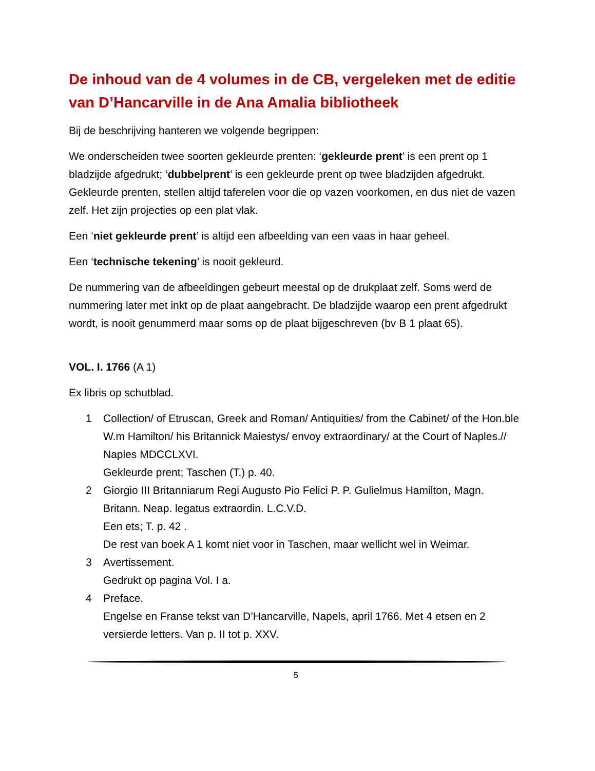De inhoud van de 4 volumes in de CB, vergeleken met de editie van D’Hancarville in de Ana Amalia bibliotheek
Bij de beschrijving hanteren we volgende begrippen:
We onderscheiden twee soorten gekleurde prenten: ‘gekleurde prent’ is een prent op 1 bladzijde afgedrukt; ‘dubbelprent’ is een gekleurde prent op twee bladzijden afgedrukt. Gekleurde prenten, stellen altijd taferelen voor die op vazen voorkomen, en dus niet de vazen zelf. Het zijn projecties op een plat vlak.
Een ‘niet gekleurde prent’ is altijd een afbeelding van een vaas in haar geheel.
Een ‘technische tekening’ is nooit gekleurd.
De nummering van de afbeeldingen gebeurt meestal op de drukplaat zelf. Soms werd de nummering later met inkt op de plaat aangebracht. De bladzijde waarop een prent afgedrukt wordt, is nooit genummerd maar soms op de plaat bijgeschreven (bv B 1 plaat 65).
VOL. I. 1766 (A 1)
Ex libris op schutblad.
1 Collection/ of Etruscan, Greek and Roman/ Antiquities/ from the Cabinet/ of the Hon.ble W.m Hamilton/ his Britannick Maiestys/ envoy extraordinary/ at the Court of Naples.// Naples MDCCLXVI.
Gekleurde prent; Taschen (T.) p. 40.
2 Giorgio III Britanniarum Regi Augusto Pio Felici P. P. Gulielmus Hamilton, Magn. Britann. Neap. legatus extraordin. L.C.V.D.
Een ets; T. p. 42 .
De rest van boek A 1 komt niet voor in Taschen, maar wellicht wel in Weimar.
3 Avertissement.
Gedrukt op pagina Vol. I a.
4 Preface.
Engelse en Franse tekst van D’Hancarville, Napels, april 1766. Met 4 etsen en 2 versierde letters. Van p. II tot p. XXV.
5